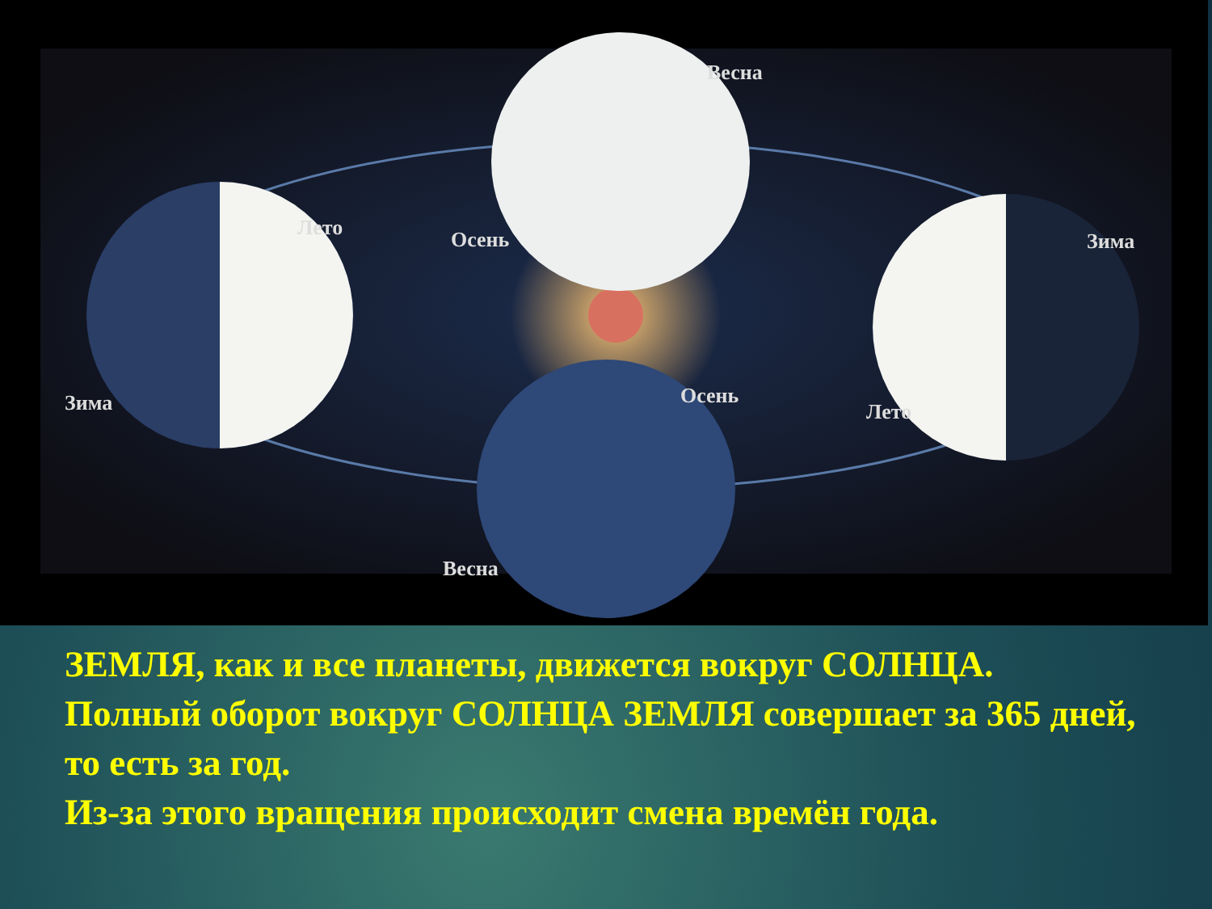Весна
Лето
Осень
Зима
Зима
Осень
Лето
Весна
ЗЕМЛЯ, как и все планеты, движется вокруг СОЛНЦА.
Полный оборот вокруг СОЛНЦА ЗЕМЛЯ совершает за 365 дней, то есть за год.
Из-за этого вращения происходит смена времён года.